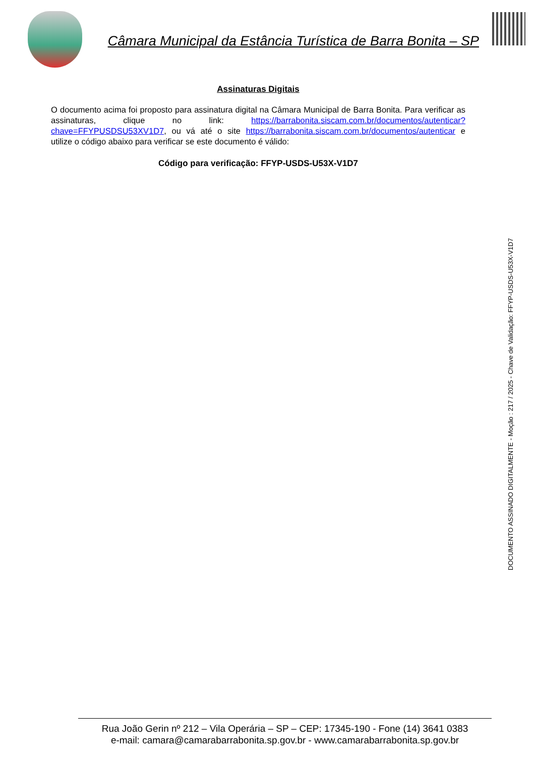Câmara Municipal da Estância Turística de Barra Bonita – SP
Assinaturas Digitais
O documento acima foi proposto para assinatura digital na Câmara Municipal de Barra Bonita. Para verificar as assinaturas, clique no link: https://barrabonita.siscam.com.br/documentos/autenticar?chave=FFYPUSDSU53XV1D7, ou vá até o site https://barrabonita.siscam.com.br/documentos/autenticar e utilize o código abaixo para verificar se este documento é válido:
Código para verificação: FFYP-USDS-U53X-V1D7
DOCUMENTO ASSINADO DIGITALMENTE - Moção : 217 / 2025 - Chave de Validação: FFYP-USDS-U53X-V1D7
Rua João Gerin nº 212 – Vila Operária – SP – CEP: 17345-190 - Fone (14) 3641 0383
e-mail: camara@camarabarrabonita.sp.gov.br - www.camarabarrabonita.sp.gov.br